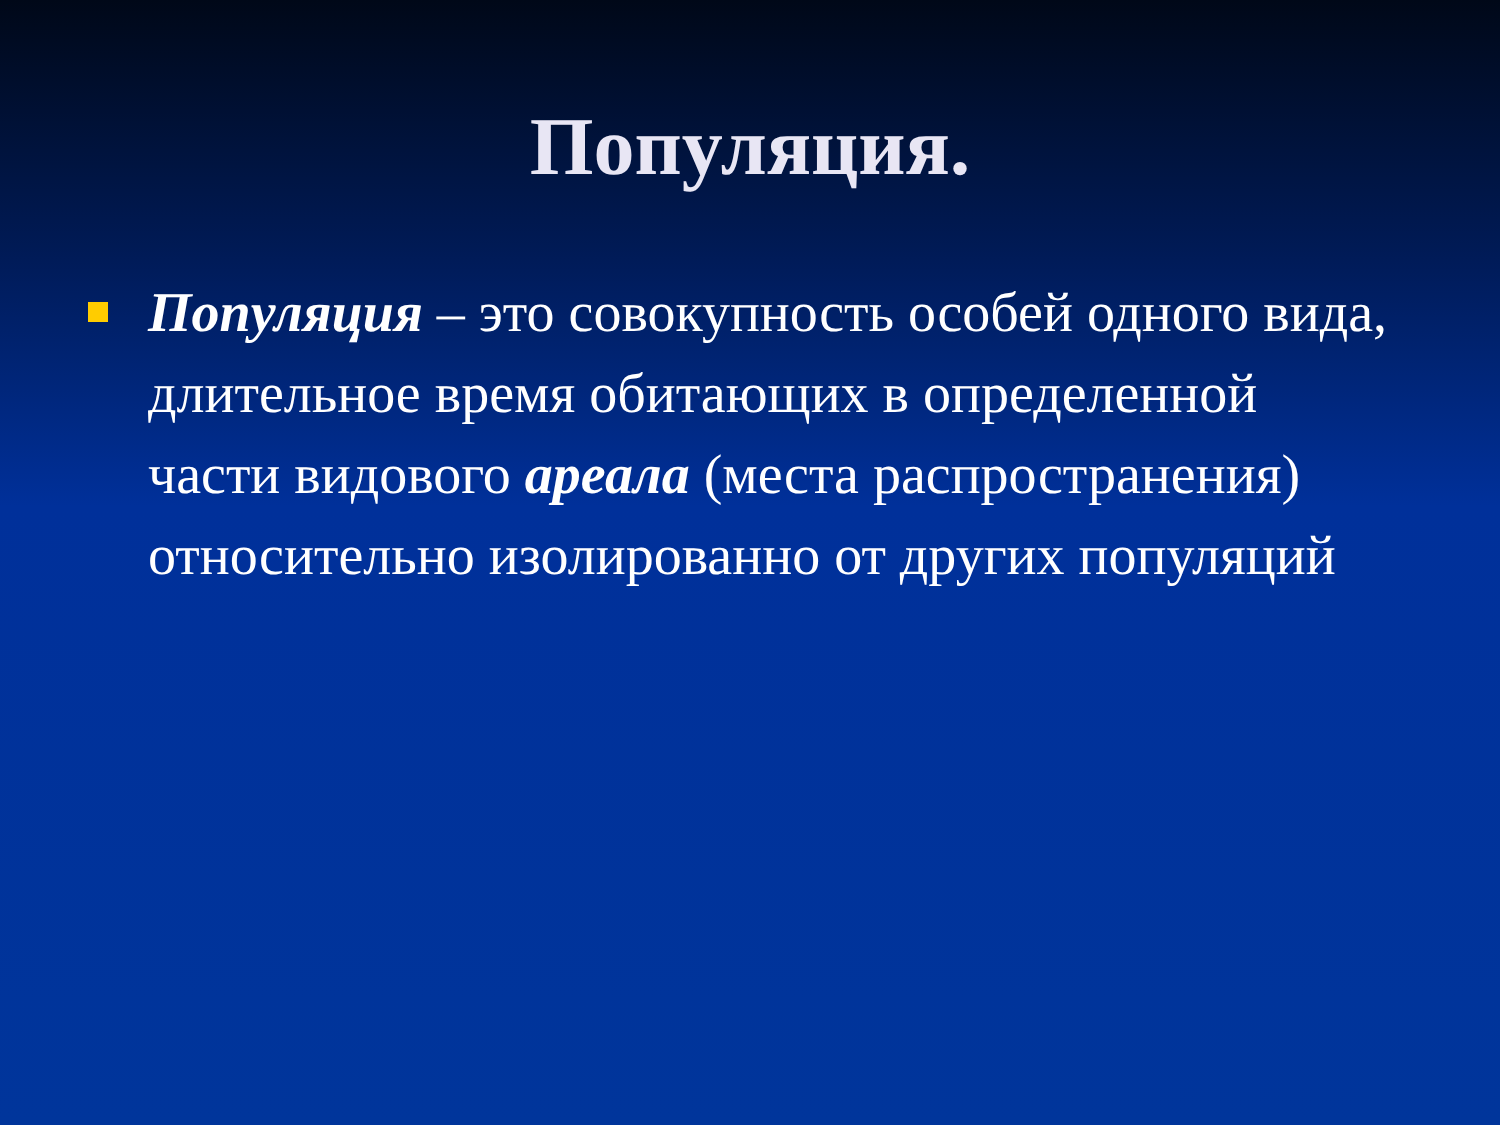Популяция.
Популяция – это совокупность особей одного вида, длительное время обитающих в определенной части видового ареала (места распространения) относительно изолированно от других популяций